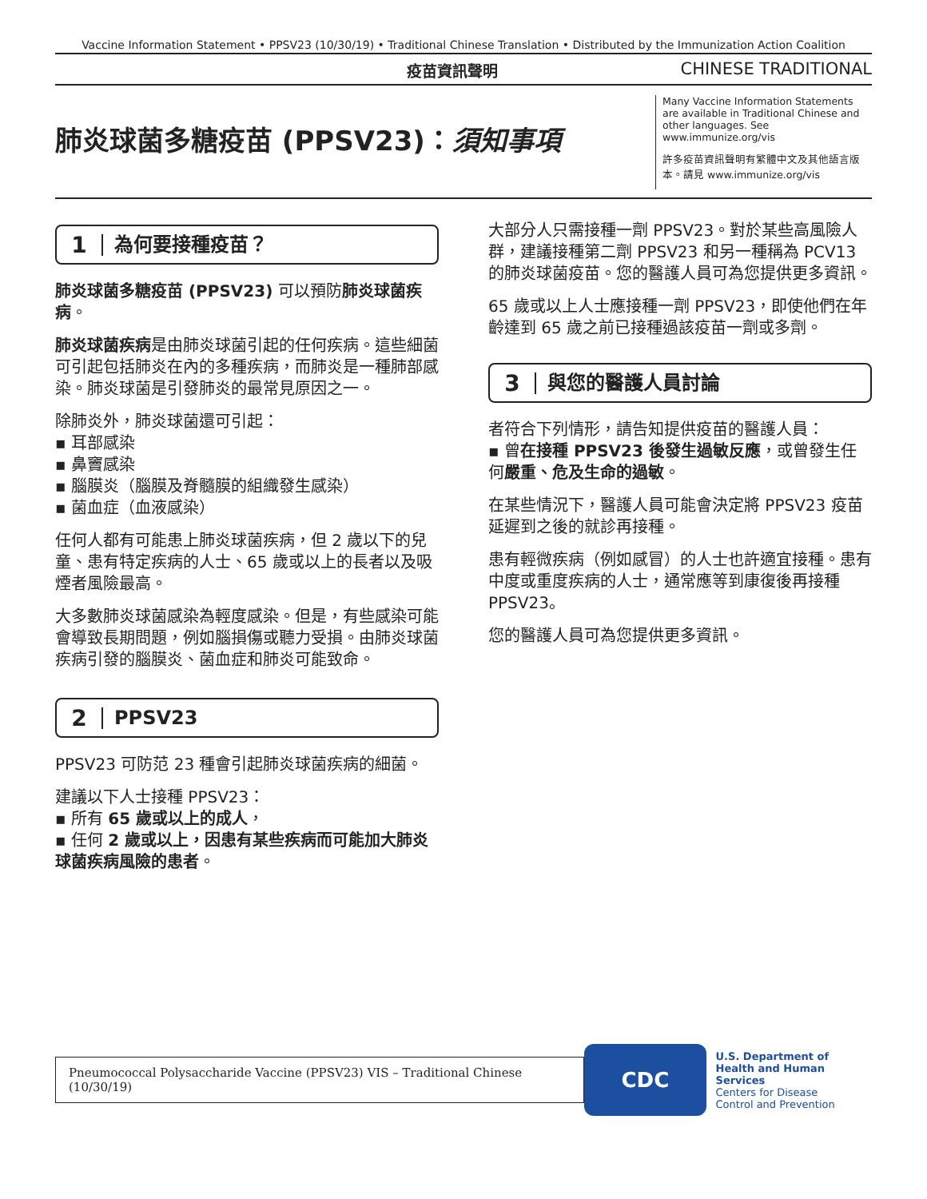Vaccine Information Statement • PPSV23 (10/30/19) • Traditional Chinese Translation • Distributed by the Immunization Action Coalition
疫苗資訊聲明 CHINESE TRADITIONAL
肺炎球菌多糖疫苗 (PPSV23)：須知事項
Many Vaccine Information Statements are available in Traditional Chinese and other languages. See www.immunize.org/vis
許多疫苗資訊聲明有繁體中文及其他語言版本。請見 www.immunize.org/vis
1 為何要接種疫苗？
肺炎球菌多糖疫苗 (PPSV23) 可以預防肺炎球菌疾病。
肺炎球菌疾病是由肺炎球菌引起的任何疾病。這些細菌可引起包括肺炎在內的多種疾病，而肺炎是一種肺部感染。肺炎球菌是引發肺炎的最常見原因之一。
除肺炎外，肺炎球菌還可引起：
▪ 耳部感染
▪ 鼻竇感染
▪ 腦膜炎（腦膜及脊髓膜的組織發生感染）
▪ 菌血症（血液感染）
任何人都有可能患上肺炎球菌疾病，但 2 歲以下的兒童、患有特定疾病的人士、65 歲或以上的長者以及吸煙者風險最高。
大多數肺炎球菌感染為輕度感染。但是，有些感染可能會導致長期問題，例如腦損傷或聽力受損。由肺炎球菌疾病引發的腦膜炎、菌血症和肺炎可能致命。
2 PPSV23
PPSV23 可防范 23 種會引起肺炎球菌疾病的細菌。
建議以下人士接種 PPSV23：
▪ 所有 65 歲或以上的成人，
▪ 任何 2 歲或以上，因患有某些疾病而可能加大肺炎球菌疾病風險的患者。
大部分人只需接種一劑 PPSV23。對於某些高風險人群，建議接種第二劑 PPSV23 和另一種稱為 PCV13 的肺炎球菌疫苗。您的醫護人員可為您提供更多資訊。
65 歲或以上人士應接種一劑 PPSV23，即使他們在年齡達到 65 歲之前已接種過該疫苗一劑或多劑。
3 與您的醫護人員討論
者符合下列情形，請告知提供疫苗的醫護人員：
▪ 曾在接種 PPSV23 後發生過敏反應，或曾發生任何嚴重、危及生命的過敏。
在某些情況下，醫護人員可能會決定將 PPSV23 疫苗延遲到之後的就診再接種。
患有輕微疾病（例如感冒）的人士也許適宜接種。患有中度或重度疾病的人士，通常應等到康復後再接種 PPSV23。
您的醫護人員可為您提供更多資訊。
Pneumococcal Polysaccharide Vaccine (PPSV23) VIS – Traditional Chinese (10/30/19)
CDC
U.S. Department of
Health and Human Services
Centers for Disease
Control and Prevention